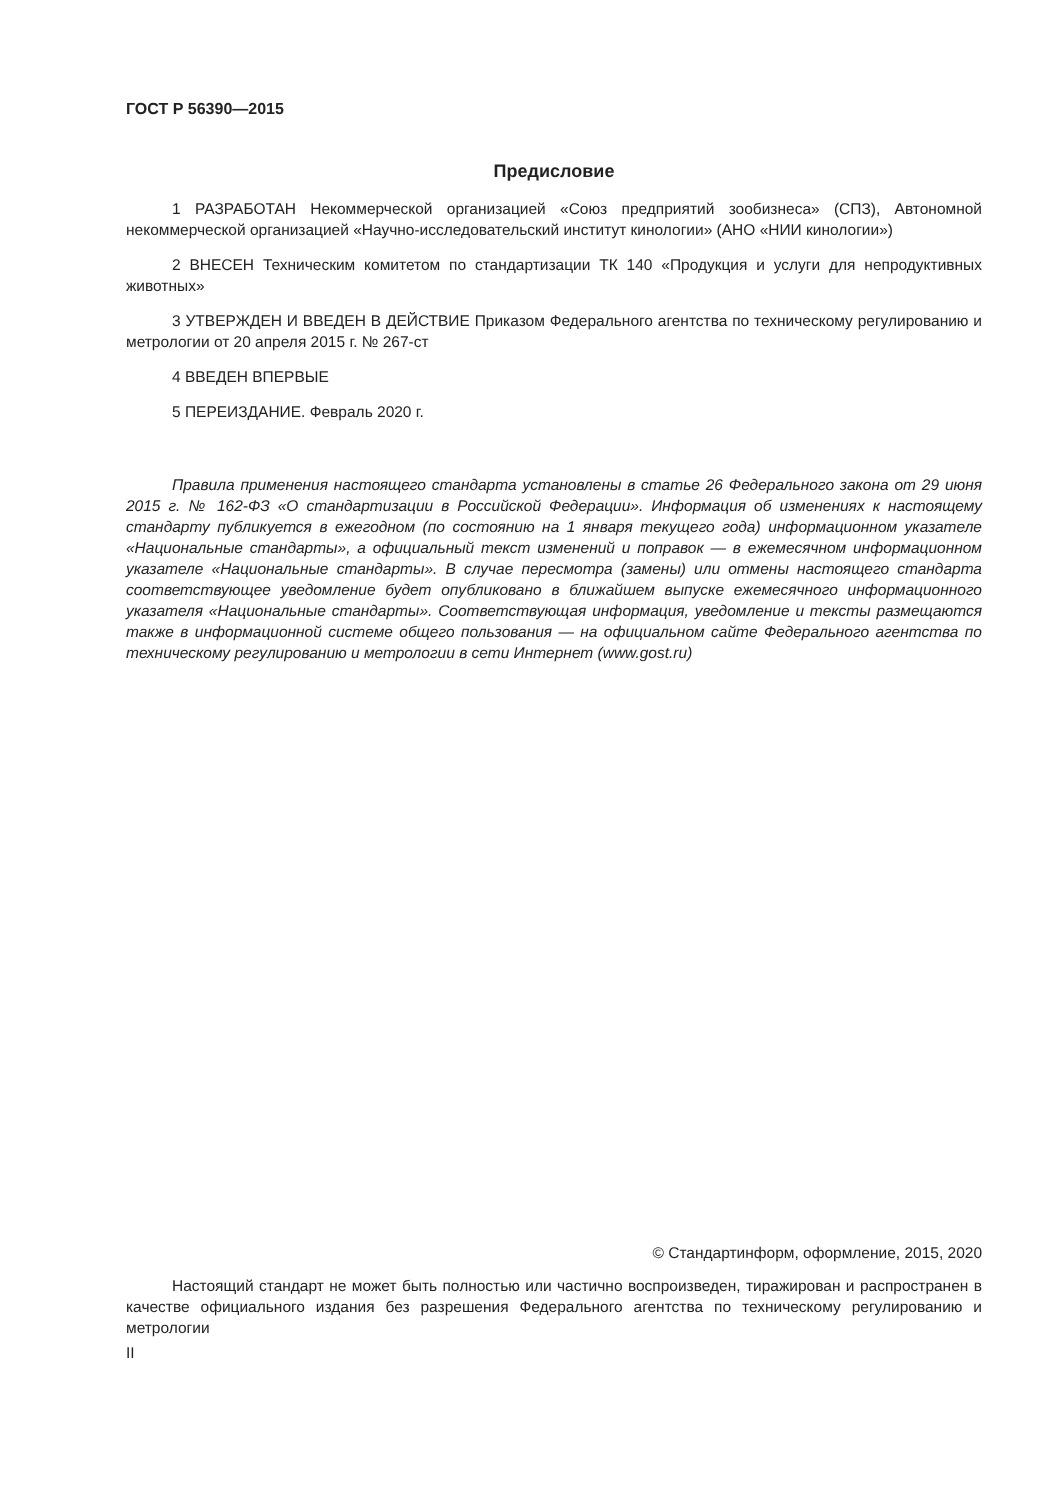ГОСТ Р 56390—2015
Предисловие
1 РАЗРАБОТАН Некоммерческой организацией «Союз предприятий зообизнеса» (СПЗ), Автономной некоммерческой организацией «Научно-исследовательский институт кинологии» (АНО «НИИ кинологии»)
2 ВНЕСЕН Техническим комитетом по стандартизации ТК 140 «Продукция и услуги для непродуктивных животных»
3 УТВЕРЖДЕН И ВВЕДЕН В ДЕЙСТВИЕ Приказом Федерального агентства по техническому регулированию и метрологии от 20 апреля 2015 г. № 267-ст
4 ВВЕДЕН ВПЕРВЫЕ
5 ПЕРЕИЗДАНИЕ. Февраль 2020 г.
Правила применения настоящего стандарта установлены в статье 26 Федерального закона от 29 июня 2015 г. № 162-ФЗ «О стандартизации в Российской Федерации». Информация об изменениях к настоящему стандарту публикуется в ежегодном (по состоянию на 1 января текущего года) информационном указателе «Национальные стандарты», а официальный текст изменений и поправок — в ежемесячном информационном указателе «Национальные стандарты». В случае пересмотра (замены) или отмены настоящего стандарта соответствующее уведомление будет опубликовано в ближайшем выпуске ежемесячного информационного указателя «Национальные стандарты». Соответствующая информация, уведомление и тексты размещаются также в информационной системе общего пользования — на официальном сайте Федерального агентства по техническому регулированию и метрологии в сети Интернет (www.gost.ru)
© Стандартинформ, оформление, 2015, 2020
Настоящий стандарт не может быть полностью или частично воспроизведен, тиражирован и распространен в качестве официального издания без разрешения Федерального агентства по техническому регулированию и метрологии
II